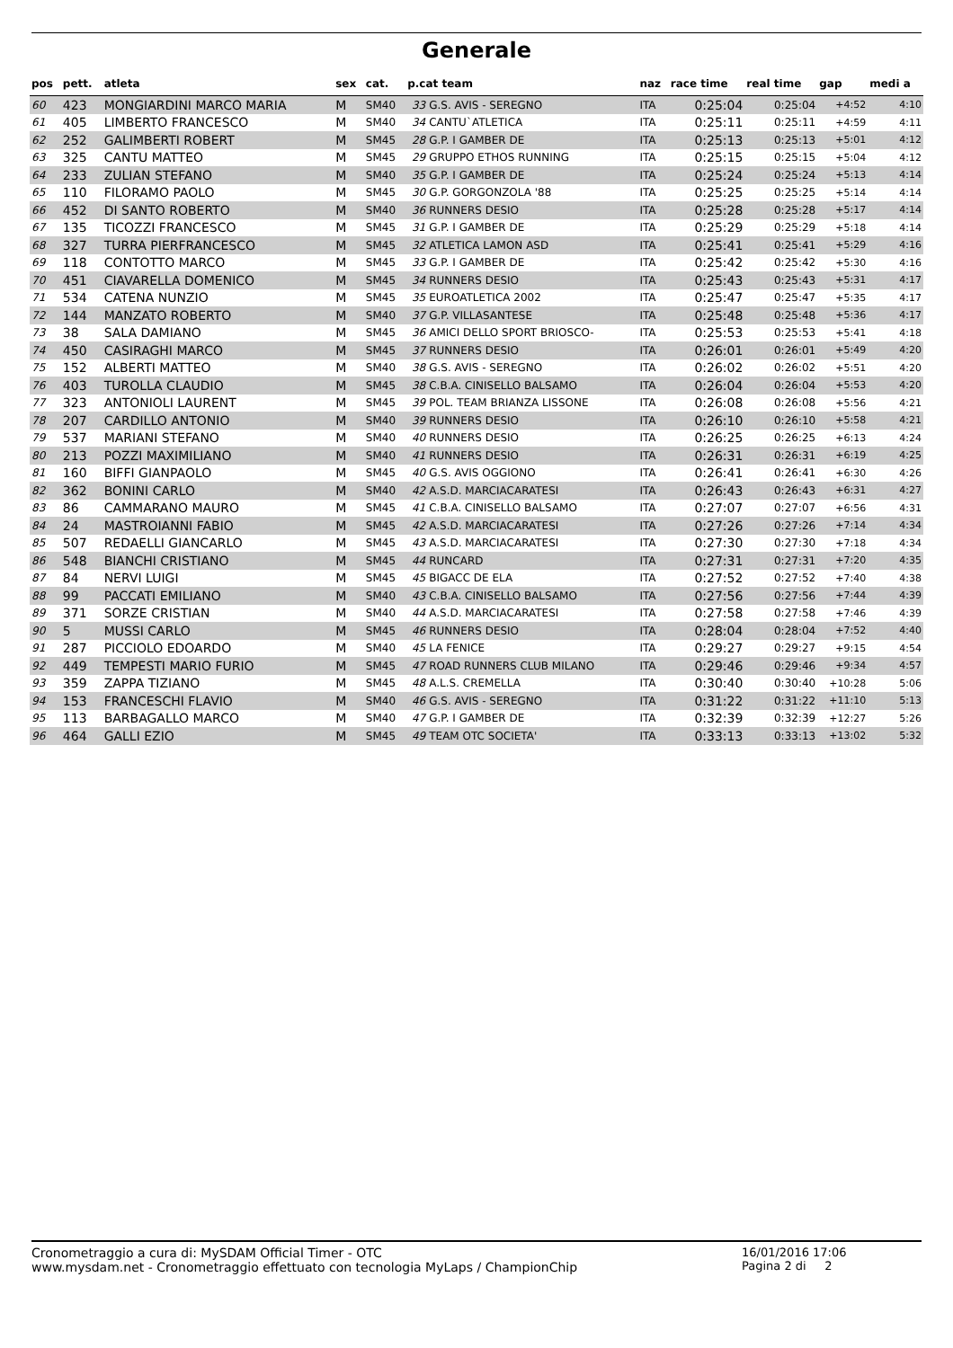Generale
| pos | pett. | atleta | sex | cat. | p.cat team | | naz | race time | real time | gap | medi a |
| --- | --- | --- | --- | --- | --- | --- | --- | --- | --- | --- | --- |
| 60 | 423 | MONGIARDINI MARCO MARIA | M | SM40 | 33 | G.S. AVIS - SEREGNO | ITA | 0:25:04 | 0:25:04 | +4:52 | 4:10 |
| 61 | 405 | LIMBERTO FRANCESCO | M | SM40 | 34 | CANTU`ATLETICA | ITA | 0:25:11 | 0:25:11 | +4:59 | 4:11 |
| 62 | 252 | GALIMBERTI ROBERT | M | SM45 | 28 | G.P. I GAMBER DE | ITA | 0:25:13 | 0:25:13 | +5:01 | 4:12 |
| 63 | 325 | CANTU MATTEO | M | SM45 | 29 | GRUPPO ETHOS RUNNING | ITA | 0:25:15 | 0:25:15 | +5:04 | 4:12 |
| 64 | 233 | ZULIAN STEFANO | M | SM40 | 35 | G.P. I GAMBER DE | ITA | 0:25:24 | 0:25:24 | +5:13 | 4:14 |
| 65 | 110 | FILORAMO PAOLO | M | SM45 | 30 | G.P. GORGONZOLA '88 | ITA | 0:25:25 | 0:25:25 | +5:14 | 4:14 |
| 66 | 452 | DI SANTO ROBERTO | M | SM40 | 36 | RUNNERS DESIO | ITA | 0:25:28 | 0:25:28 | +5:17 | 4:14 |
| 67 | 135 | TICOZZI FRANCESCO | M | SM45 | 31 | G.P. I GAMBER DE | ITA | 0:25:29 | 0:25:29 | +5:18 | 4:14 |
| 68 | 327 | TURRA PIERFRANCESCO | M | SM45 | 32 | ATLETICA LAMON ASD | ITA | 0:25:41 | 0:25:41 | +5:29 | 4:16 |
| 69 | 118 | CONTOTTO MARCO | M | SM45 | 33 | G.P. I GAMBER DE | ITA | 0:25:42 | 0:25:42 | +5:30 | 4:16 |
| 70 | 451 | CIAVARELLA DOMENICO | M | SM45 | 34 | RUNNERS DESIO | ITA | 0:25:43 | 0:25:43 | +5:31 | 4:17 |
| 71 | 534 | CATENA NUNZIO | M | SM45 | 35 | EUROATLETICA 2002 | ITA | 0:25:47 | 0:25:47 | +5:35 | 4:17 |
| 72 | 144 | MANZATO ROBERTO | M | SM40 | 37 | G.P. VILLASANTESE | ITA | 0:25:48 | 0:25:48 | +5:36 | 4:17 |
| 73 | 38 | SALA DAMIANO | M | SM45 | 36 | AMICI DELLO SPORT BRIOSCO- | ITA | 0:25:53 | 0:25:53 | +5:41 | 4:18 |
| 74 | 450 | CASIRAGHI MARCO | M | SM45 | 37 | RUNNERS DESIO | ITA | 0:26:01 | 0:26:01 | +5:49 | 4:20 |
| 75 | 152 | ALBERTI MATTEO | M | SM40 | 38 | G.S. AVIS - SEREGNO | ITA | 0:26:02 | 0:26:02 | +5:51 | 4:20 |
| 76 | 403 | TUROLLA CLAUDIO | M | SM45 | 38 | C.B.A. CINISELLO BALSAMO | ITA | 0:26:04 | 0:26:04 | +5:53 | 4:20 |
| 77 | 323 | ANTONIOLI LAURENT | M | SM45 | 39 | POL. TEAM BRIANZA LISSONE | ITA | 0:26:08 | 0:26:08 | +5:56 | 4:21 |
| 78 | 207 | CARDILLO ANTONIO | M | SM40 | 39 | RUNNERS DESIO | ITA | 0:26:10 | 0:26:10 | +5:58 | 4:21 |
| 79 | 537 | MARIANI STEFANO | M | SM40 | 40 | RUNNERS DESIO | ITA | 0:26:25 | 0:26:25 | +6:13 | 4:24 |
| 80 | 213 | POZZI MAXIMILIANO | M | SM40 | 41 | RUNNERS DESIO | ITA | 0:26:31 | 0:26:31 | +6:19 | 4:25 |
| 81 | 160 | BIFFI GIANPAOLO | M | SM45 | 40 | G.S. AVIS OGGIONO | ITA | 0:26:41 | 0:26:41 | +6:30 | 4:26 |
| 82 | 362 | BONINI CARLO | M | SM40 | 42 | A.S.D. MARCIACARATESI | ITA | 0:26:43 | 0:26:43 | +6:31 | 4:27 |
| 83 | 86 | CAMMARANO MAURO | M | SM45 | 41 | C.B.A. CINISELLO BALSAMO | ITA | 0:27:07 | 0:27:07 | +6:56 | 4:31 |
| 84 | 24 | MASTROIANNI FABIO | M | SM45 | 42 | A.S.D. MARCIACARATESI | ITA | 0:27:26 | 0:27:26 | +7:14 | 4:34 |
| 85 | 507 | REDAELLI GIANCARLO | M | SM45 | 43 | A.S.D. MARCIACARATESI | ITA | 0:27:30 | 0:27:30 | +7:18 | 4:34 |
| 86 | 548 | BIANCHI CRISTIANO | M | SM45 | 44 | RUNCARD | ITA | 0:27:31 | 0:27:31 | +7:20 | 4:35 |
| 87 | 84 | NERVI LUIGI | M | SM45 | 45 | BIGACC DE ELA | ITA | 0:27:52 | 0:27:52 | +7:40 | 4:38 |
| 88 | 99 | PACCATI EMILIANO | M | SM40 | 43 | C.B.A. CINISELLO BALSAMO | ITA | 0:27:56 | 0:27:56 | +7:44 | 4:39 |
| 89 | 371 | SORZE CRISTIAN | M | SM40 | 44 | A.S.D. MARCIACARATESI | ITA | 0:27:58 | 0:27:58 | +7:46 | 4:39 |
| 90 | 5 | MUSSI CARLO | M | SM45 | 46 | RUNNERS DESIO | ITA | 0:28:04 | 0:28:04 | +7:52 | 4:40 |
| 91 | 287 | PICCIOLO EDOARDO | M | SM40 | 45 | LA FENICE | ITA | 0:29:27 | 0:29:27 | +9:15 | 4:54 |
| 92 | 449 | TEMPESTI MARIO FURIO | M | SM45 | 47 | ROAD RUNNERS CLUB MILANO | ITA | 0:29:46 | 0:29:46 | +9:34 | 4:57 |
| 93 | 359 | ZAPPA TIZIANO | M | SM45 | 48 | A.L.S. CREMELLA | ITA | 0:30:40 | 0:30:40 | +10:28 | 5:06 |
| 94 | 153 | FRANCESCHI FLAVIO | M | SM40 | 46 | G.S. AVIS - SEREGNO | ITA | 0:31:22 | 0:31:22 | +11:10 | 5:13 |
| 95 | 113 | BARBAGALLO MARCO | M | SM40 | 47 | G.P. I GAMBER DE | ITA | 0:32:39 | 0:32:39 | +12:27 | 5:26 |
| 96 | 464 | GALLI EZIO | M | SM45 | 49 | TEAM OTC SOCIETA' | ITA | 0:33:13 | 0:33:13 | +13:02 | 5:32 |
Cronometraggio a cura di: MySDAM Official Timer - OTC
www.mysdam.net - Cronometraggio effettuato con tecnologia MyLaps / ChampionChip
16/01/2016 17:06
Pagina 2 di 2